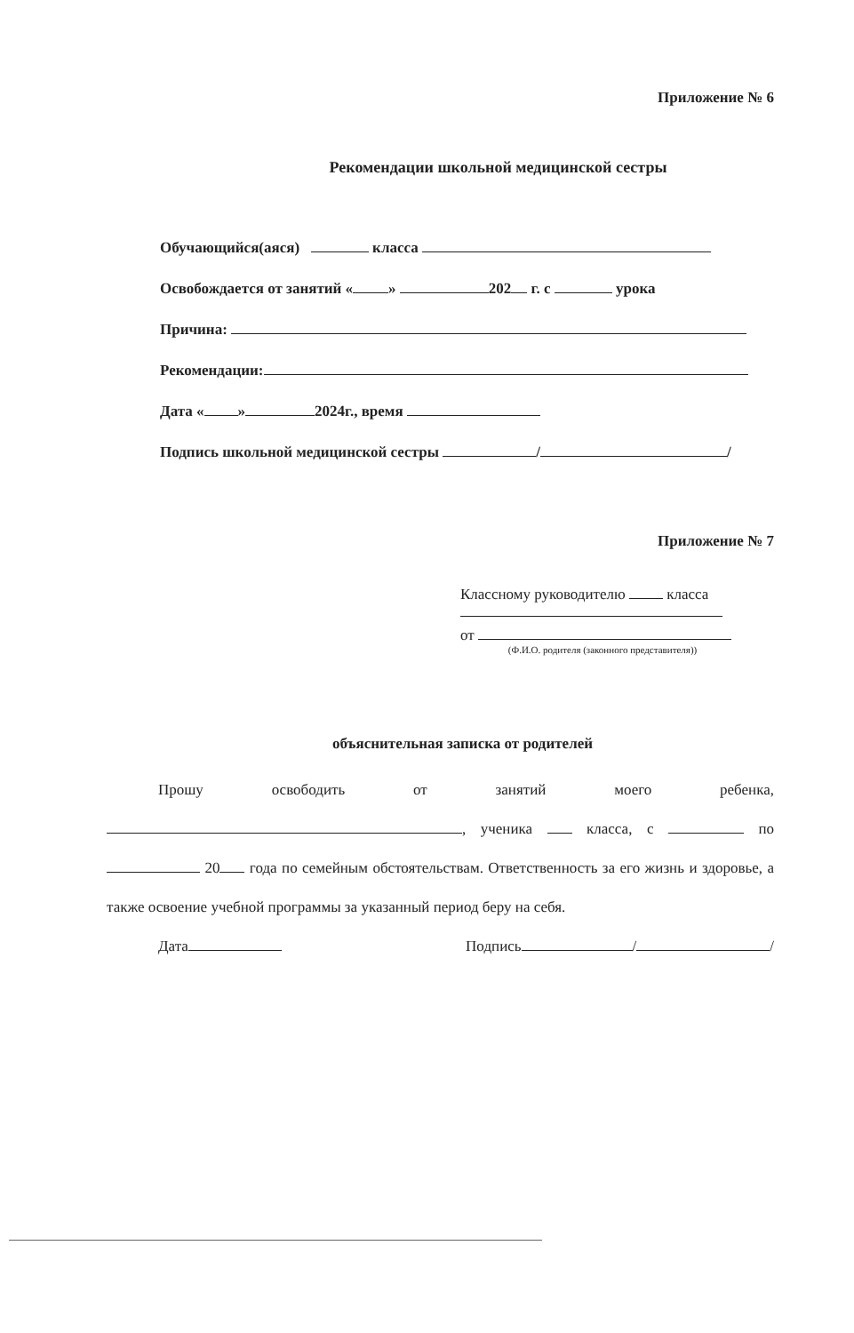Приложение № 6
Рекомендации школьной медицинской сестры
Обучающийся(аяся) класса
Освобождается от занятий « » 202 г. с урока
Причина:
Рекомендации:
Дата « » 2024г., время
Подпись школьной медицинской сестры / /
Приложение № 7
Классному руководителю класса
от
(Ф.И.О. родителя (законного представителя))
объяснительная записка от родителей
Прошу освободить от занятий моего ребенка, , ученика класса, с по 20 года по семейным обстоятельствам. Ответственность за его жизнь и здоровье, а также освоение учебной программы за указанный период беру на себя.
Дата Подпись / /